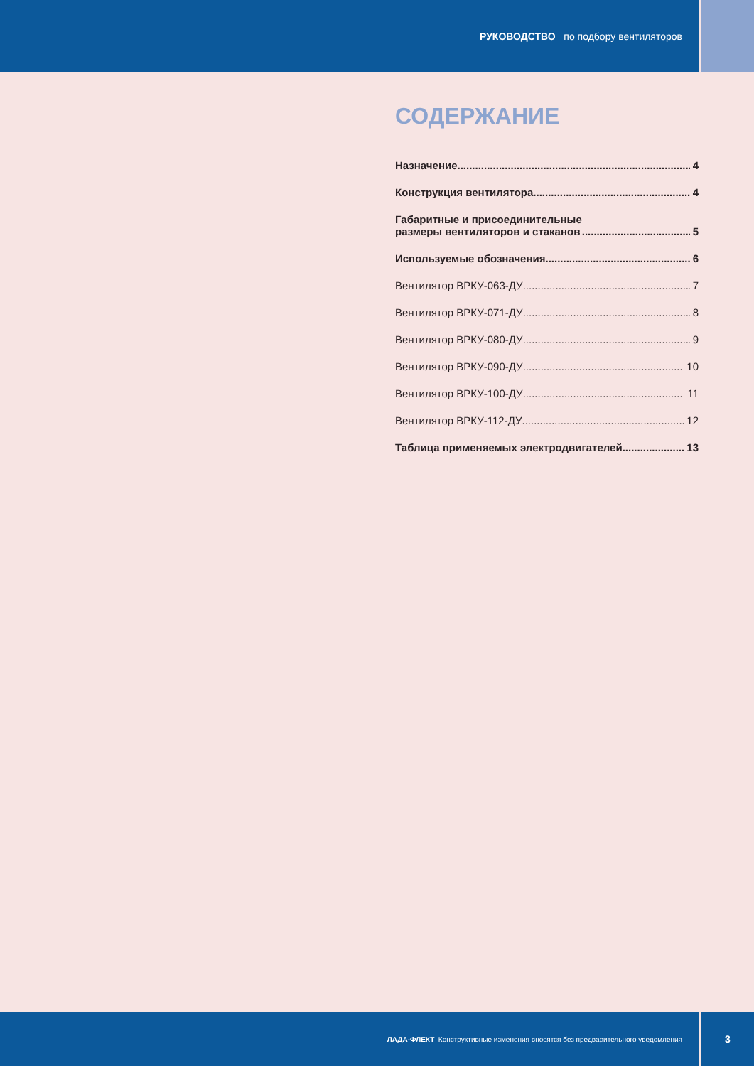РУКОВОДСТВО по подбору вентиляторов
СОДЕРЖАНИЕ
Назначение 4
Конструкция вентилятора 4
Габаритные и присоединительные
размеры вентиляторов и стаканов 5
Используемые обозначения 6
Вентилятор ВРКУ-063-ДУ 7
Вентилятор ВРКУ-071-ДУ 8
Вентилятор ВРКУ-080-ДУ 9
Вентилятор ВРКУ-090-ДУ 10
Вентилятор ВРКУ-100-ДУ 11
Вентилятор ВРКУ-112-ДУ 12
Таблица применяемых электродвигателей 13
ЛАДА-ФЛЕКТ Конструктивные изменения вносятся без предварительного уведомления
3